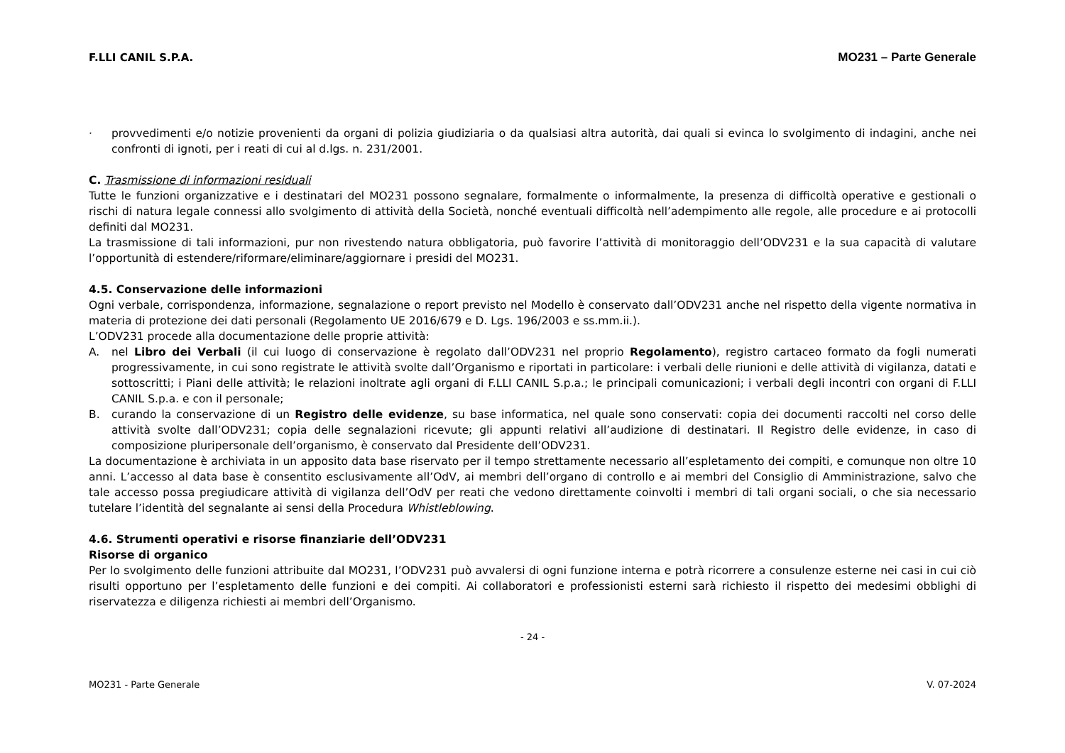F.LLI CANIL S.P.A. MO231 – Parte Generale
· provvedimenti e/o notizie provenienti da organi di polizia giudiziaria o da qualsiasi altra autorità, dai quali si evinca lo svolgimento di indagini, anche nei confronti di ignoti, per i reati di cui al d.lgs. n. 231/2001.
C. Trasmissione di informazioni residuali
Tutte le funzioni organizzative e i destinatari del MO231 possono segnalare, formalmente o informalmente, la presenza di difficoltà operative e gestionali o rischi di natura legale connessi allo svolgimento di attività della Società, nonché eventuali difficoltà nell’adempimento alle regole, alle procedure e ai protocolli definiti dal MO231.
La trasmissione di tali informazioni, pur non rivestendo natura obbligatoria, può favorire l’attività di monitoraggio dell’ODV231 e la sua capacità di valutare l’opportunità di estendere/riformare/eliminare/aggiornare i presidi del MO231.
4.5. Conservazione delle informazioni
Ogni verbale, corrispondenza, informazione, segnalazione o report previsto nel Modello è conservato dall’ODV231 anche nel rispetto della vigente normativa in materia di protezione dei dati personali (Regolamento UE 2016/679 e D. Lgs. 196/2003 e ss.mm.ii.).
L’ODV231 procede alla documentazione delle proprie attività:
A. nel Libro dei Verbali (il cui luogo di conservazione è regolato dall’ODV231 nel proprio Regolamento), registro cartaceo formato da fogli numerati progressivamente, in cui sono registrate le attività svolte dall’Organismo e riportati in particolare: i verbali delle riunioni e delle attività di vigilanza, datati e sottoscritti; i Piani delle attività; le relazioni inoltrate agli organi di F.LLI CANIL S.p.a.; le principali comunicazioni; i verbali degli incontri con organi di F.LLI CANIL S.p.a. e con il personale;
B. curando la conservazione di un Registro delle evidenze, su base informatica, nel quale sono conservati: copia dei documenti raccolti nel corso delle attività svolte dall’ODV231; copia delle segnalazioni ricevute; gli appunti relativi all’audizione di destinatari. Il Registro delle evidenze, in caso di composizione pluripersonale dell’organismo, è conservato dal Presidente dell’ODV231.
La documentazione è archiviata in un apposito data base riservato per il tempo strettamente necessario all’espletamento dei compiti, e comunque non oltre 10 anni. L’accesso al data base è consentito esclusivamente all’OdV, ai membri dell’organo di controllo e ai membri del Consiglio di Amministrazione, salvo che tale accesso possa pregiudicare attività di vigilanza dell’OdV per reati che vedono direttamente coinvolti i membri di tali organi sociali, o che sia necessario tutelare l’identità del segnalante ai sensi della Procedura Whistleblowing.
4.6. Strumenti operativi e risorse finanziarie dell’ODV231
Risorse di organico
Per lo svolgimento delle funzioni attribuite dal MO231, l’ODV231 può avvalersi di ogni funzione interna e potrà ricorrere a consulenze esterne nei casi in cui ciò risulti opportuno per l’espletamento delle funzioni e dei compiti. Ai collaboratori e professionisti esterni sarà richiesto il rispetto dei medesimi obblighi di riservatezza e diligenza richiesti ai membri dell’Organismo.
- 24 -
MO231 - Parte Generale V. 07-2024